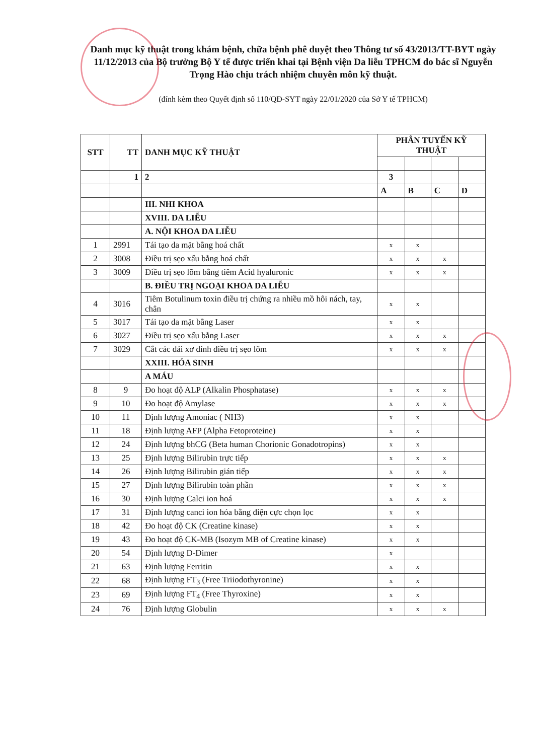Danh mục kỹ thuật trong khám bệnh, chữa bệnh phê duyệt theo Thông tư số 43/2013/TT-BYT ngày 11/12/2013 của Bộ trưởng Bộ Y tế được triển khai tại Bệnh viện Da liễu TPHCM do bác sĩ Nguyễn Trọng Hào chịu trách nhiệm chuyên môn kỹ thuật.
(đính kèm theo Quyết định số 110/QĐ-SYT ngày 22/01/2020 của Sở Y tế TPHCM)
| STT | TT | DANH MỤC KỸ THUẬT | PHÂN TUYẾN KỸ THUẬT | | | |
| --- | --- | --- | --- | --- | --- | --- |
| | 1 | 2 | 3 | | | |
| | | | A | B | C | D |
| | | III. NHI KHOA | | | | |
| | | XVIII. DA LIỄU | | | | |
| | | A. NỘI KHOA DA LIỄU | | | | |
| 1 | 2991 | Tái tạo da mặt bằng hoá chất | x | x | | |
| 2 | 3008 | Điều trị sẹo xấu bằng hoá chất | x | x | x | |
| 3 | 3009 | Điều trị sẹo lõm bằng tiêm Acid hyaluronic | x | x | x | |
| | | B. ĐIỀU TRỊ NGOẠI KHOA DA LIỄU | | | | |
| 4 | 3016 | Tiêm Botulinum toxin điều trị chứng ra nhiều mồ hôi nách, tay, chân | x | x | | |
| 5 | 3017 | Tái tạo da mặt bằng Laser | x | x | | |
| 6 | 3027 | Điều trị sẹo xấu bằng Laser | x | x | x | |
| 7 | 3029 | Cắt các dải xơ dính điều trị sẹo lõm | x | x | x | |
| | | XXIII. HÓA SINH | | | | |
| | | A MÁU | | | | |
| 8 | 9 | Đo hoạt độ ALP (Alkalin Phosphatase) | x | x | x | |
| 9 | 10 | Đo hoạt độ Amylase | x | x | x | |
| 10 | 11 | Định lượng Amoniac ( NH3) | x | x | | |
| 11 | 18 | Định lượng AFP (Alpha Fetoproteine) | x | x | | |
| 12 | 24 | Định lượng bhCG (Beta human Chorionic Gonadotropins) | x | x | | |
| 13 | 25 | Định lượng Bilirubin trực tiếp | x | x | x | |
| 14 | 26 | Định lượng Bilirubin gián tiếp | x | x | x | |
| 15 | 27 | Định lượng Bilirubin toàn phần | x | x | x | |
| 16 | 30 | Định lượng Calci ion hoá | x | x | x | |
| 17 | 31 | Định lượng canci ion hóa bằng điện cực chọn lọc | x | x | | |
| 18 | 42 | Đo hoạt độ CK (Creatine kinase) | x | x | | |
| 19 | 43 | Đo hoạt độ CK-MB (Isozym MB of Creatine kinase) | x | x | | |
| 20 | 54 | Định lượng D-Dimer | x | | | |
| 21 | 63 | Định lượng Ferritin | x | x | | |
| 22 | 68 | Định lượng FT<sub>3</sub> (Free Triiodothyronine) | x | x | | |
| 23 | 69 | Định lượng FT<sub>4</sub> (Free Thyroxine) | x | x | | |
| 24 | 76 | Định lượng Globulin | x | x | x | |